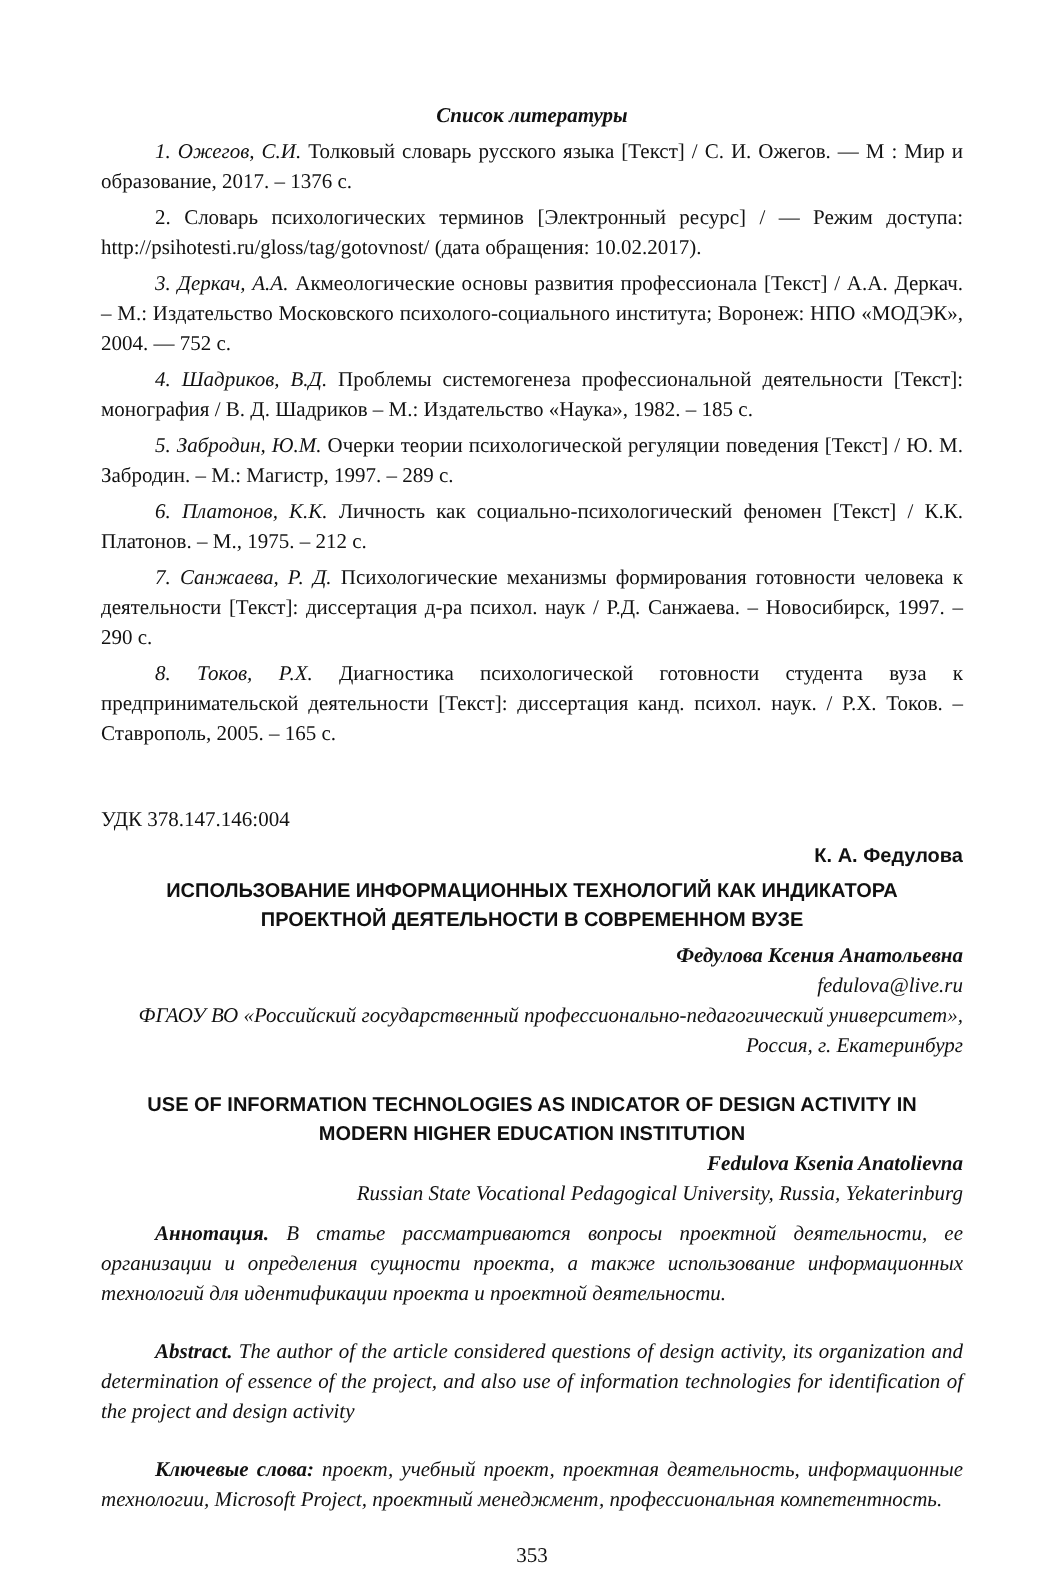Список литературы
1. Ожегов, С.И. Толковый словарь русского языка [Текст] / С. И. Ожегов. — М : Мир и образование, 2017. – 1376 с.
2. Словарь психологических терминов [Электронный ресурс] / — Режим доступа: http://psihotesti.ru/gloss/tag/gotovnost/ (дата обращения: 10.02.2017).
3. Деркач, А.А. Акмеологические основы развития профессионала [Текст] / А.А. Деркач. – М.: Издательство Московского психолого-социального института; Воронеж: НПО «МОДЭК», 2004. — 752 с.
4. Шадриков, В.Д. Проблемы системогенеза профессиональной деятельности [Текст]: монография / В. Д. Шадриков – М.: Издательство «Наука», 1982. – 185 с.
5. Забродин, Ю.М. Очерки теории психологической регуляции поведения [Текст] / Ю. М. Забродин. – М.: Магистр, 1997. – 289 с.
6. Платонов, К.К. Личность как социально-психологический феномен [Текст] / К.К. Платонов. – М., 1975. – 212 с.
7. Санжаева, Р. Д. Психологические механизмы формирования готовности человека к деятельности [Текст]: диссертация д-ра психол. наук / Р.Д. Санжаева. – Новосибирск, 1997. – 290 с.
8. Токов, Р.Х. Диагностика психологической готовности студента вуза к предпринимательской деятельности [Текст]: диссертация канд. психол. наук. / Р.Х. Токов. – Ставрополь, 2005. – 165 с.
УДК 378.147.146:004
К. А. Федулова
ИСПОЛЬЗОВАНИЕ ИНФОРМАЦИОННЫХ ТЕХНОЛОГИЙ КАК ИНДИКАТОРА ПРОЕКТНОЙ ДЕЯТЕЛЬНОСТИ В СОВРЕМЕННОМ ВУЗЕ
Федулова Ксения Анатольевна
fedulova@live.ru
ФГАОУ ВО «Российский государственный профессионально-педагогический университет», Россия, г. Екатеринбург
USE OF INFORMATION TECHNOLOGIES AS INDICATOR OF DESIGN ACTIVITY IN MODERN HIGHER EDUCATION INSTITUTION
Fedulova Ksenia Anatolievna
Russian State Vocational Pedagogical University, Russia, Yekaterinburg
Аннотация. В статье рассматриваются вопросы проектной деятельности, ее организации и определения сущности проекта, а также использование информационных технологий для идентификации проекта и проектной деятельности.
Abstract. The author of the article considered questions of design activity, its organization and determination of essence of the project, and also use of information technologies for identification of the project and design activity
Ключевые слова: проект, учебный проект, проектная деятельность, информационные технологии, Microsoft Project, проектный менеджмент, профессиональная компетентность.
353